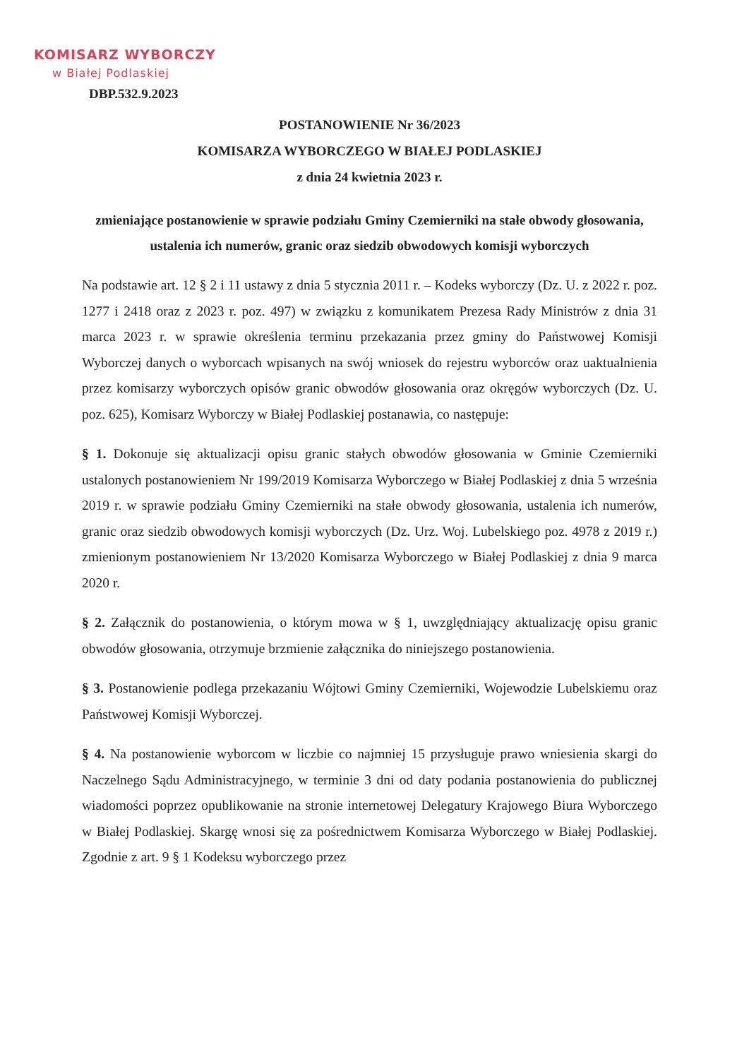KOMISARZ WYBORCZY
w Białej Podlaskiej
DBP.532.9.2023
POSTANOWIENIE Nr 36/2023
KOMISARZA WYBORCZEGO W BIAŁEJ PODLASKIEJ
z dnia 24 kwietnia 2023 r.
zmieniające postanowienie w sprawie podziału Gminy Czemierniki na stałe obwody głosowania, ustalenia ich numerów, granic oraz siedzib obwodowych komisji wyborczych
Na podstawie art. 12 § 2 i 11 ustawy z dnia 5 stycznia 2011 r. – Kodeks wyborczy (Dz. U. z 2022 r. poz. 1277 i 2418 oraz z 2023 r. poz. 497) w związku z komunikatem Prezesa Rady Ministrów z dnia 31 marca 2023 r. w sprawie określenia terminu przekazania przez gminy do Państwowej Komisji Wyborczej danych o wyborcach wpisanych na swój wniosek do rejestru wyborców oraz uaktualnienia przez komisarzy wyborczych opisów granic obwodów głosowania oraz okręgów wyborczych (Dz. U. poz. 625), Komisarz Wyborczy w Białej Podlaskiej postanawia, co następuje:
§ 1. Dokonuje się aktualizacji opisu granic stałych obwodów głosowania w Gminie Czemierniki ustalonych postanowieniem Nr 199/2019 Komisarza Wyborczego w Białej Podlaskiej z dnia 5 września 2019 r. w sprawie podziału Gminy Czemierniki na stałe obwody głosowania, ustalenia ich numerów, granic oraz siedzib obwodowych komisji wyborczych (Dz. Urz. Woj. Lubelskiego poz. 4978 z 2019 r.) zmienionym postanowieniem Nr 13/2020 Komisarza Wyborczego w Białej Podlaskiej z dnia 9 marca 2020 r.
§ 2. Załącznik do postanowienia, o którym mowa w § 1, uwzględniający aktualizację opisu granic obwodów głosowania, otrzymuje brzmienie załącznika do niniejszego postanowienia.
§ 3. Postanowienie podlega przekazaniu Wójtowi Gminy Czemierniki, Wojewodzie Lubelskiemu oraz Państwowej Komisji Wyborczej.
§ 4. Na postanowienie wyborcom w liczbie co najmniej 15 przysługuje prawo wniesienia skargi do Naczelnego Sądu Administracyjnego, w terminie 3 dni od daty podania postanowienia do publicznej wiadomości poprzez opublikowanie na stronie internetowej Delegatury Krajowego Biura Wyborczego w Białej Podlaskiej. Skargę wnosi się za pośrednictwem Komisarza Wyborczego w Białej Podlaskiej. Zgodnie z art. 9 § 1 Kodeksu wyborczego przez